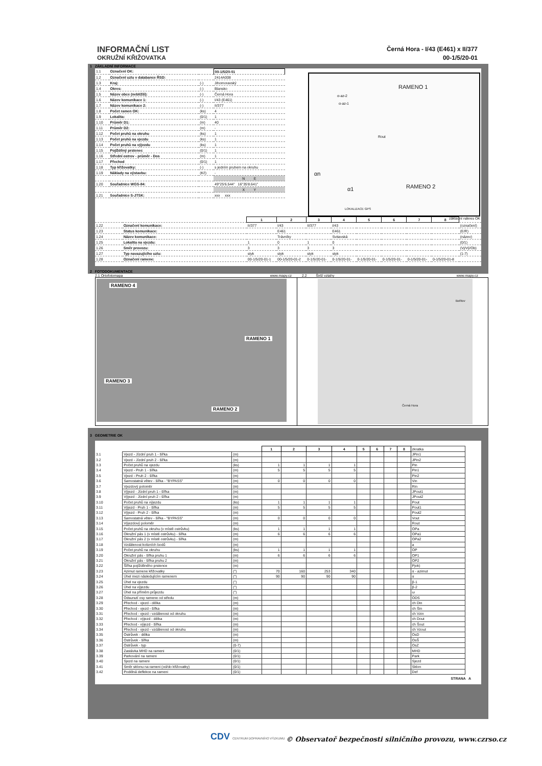INFORMAČNÍ LIST
OKRUŽNÍ KŘIŽOVATKA
Černá Hora - I/43 (E461) x II/377
00-1/5/20-01
1 ZÁKLADNÍ INFORMACE
| 1.1 | Označení OK: | | 00-1/5/20-01 |
| 1.2 | Označení uzlu v databance ŘSD: | | 2414A008 |
| 1.3 | Kraj: | (-) | Jihomoravský |
| 1.4 | Okres: | (-) | Blansko |
| 1.5 | Název obce (nebližší): | (-) | Černá Hora |
| 1.6 | Název komunikace 1: | (-) | I/43 (E461) |
| 1.7 | Název komunikace 2: | (-) | II/377 |
| 1.8 | Počet ramen OK: | (ks) | 4 |
| 1.9 | Lokalita: | (0/1) | 1 |
| 1.10 | Průměr D1: | (m) | 40 |
| 1.11 | Průměr D2: | (m) | - |
| 1.12 | Počet pruhů na okruhu | (ks) | 1 |
| 1.13 | Počet pruhů na vjezdu | (ks) | 1 |
| 1.14 | Počet pruhů na výjezdu | (ks) | 1 |
| 1.15 | Pojížděný prstenec | (0/1) | 1 |
| 1.16 | Střední ostrov - průměr - Dos | (m) | 1 |
| 1.17 | Přechod | (0/1) | 1 |
| 1.18 | Typ křižovatky: | (-) | s jedním pruhem na okruhu |
| 1.19 | Náklady na výstavbu: | (Kč) | - |
| | | | N E |
| 1.20 | Souřadnice WGS-84: | | 49°25'6.544" 16°35'8.641" |
| | | | X Y |
| 1.21 | Souřadnice S-JTSK: | | xxx xxx |
RAMENO 1
α-az-2
α-az-1
Rout
αn
α1 RAMENO 2
LOKALIZACE GPS
základní nákres OK
| | | 1 | 2 | 3 | 4 | 5 | 6 | 7 | 8 | |
| 1.22 | Označení komunikace: | II/377 | I/43 | II/377 | I/43 | | | | | (označení) |
| 1.23 | Status komunikace: | | E461 | | E461 | | | | | (E/R) |
| 1.24 | Název komunikace: | | Trávníky | | Svitavská | | | | | (název) |
| 1.25 | Lokalita na vjezdu: | 1 | 0 | 1 | 0 | | | | | (0/1) |
| 1.26 | Směr provozu: | 3 | 3 | 3 | 3 | | | | | (Vj/Vý/Ob) |
| 1.27 | Typ navazujícího uzlu: | styk | styk | styk | styk | | | | | (1-7) |
| 1.28 | Označení ramene: | 00-1/5/20-01-1 | 00-1/5/20-01-2 | 0-1/5/20-01- | 0-1/5/20-01- | 0-1/5/20-01- | 0-1/5/20-01- | 0-1/5/20-01- | 0-1/5/20-01-8 | |
2 FOTODOKUMENTACE
2.1 Ortofotomapa www.mapy.cz 2.2 Širší vztahy www.mapy.cz
RAMENO 4
RAMENO 1
RAMENO 3
RAMENO 2
Bořitov
Černá Hora
3 GEOMETRIE OK
| | | | 1 | 2 | 3 | 4 | 5 | 6 | 7 | 8 | zkratka |
| 3.1 | Vjezd - Jízdní pruh 1 - šířka | (m) | | | | | | | | | JPin1 |
| 3.2 | Vjezd - Jízdní pruh 2 - šířka | (m) | | | | | | | | | JPin2 |
| 3.3 | Počet pruhů na vjezdu | (ks) | 1 | 1 | 1 | 1 | | | | | Pin |
| 3.4 | Vjezd - Pruh 1 - šířka | (m) | 5 | 5 | 5 | 5 | | | | | Pin1 |
| 3.5 | Vjezd - Pruh 2 - šířka | (m) | | | | | | | | | Pin2 |
| 3.6 | Samostatná větev - šířka - "BYPASS" | (m) | 0 | 0 | 0 | 0 | | | | | Vin |
| 3.7 | Vjezdový poloměr | (m) | | | | | | | | | Rin |
| 3.8 | Výjezd - Jízdní pruh 1 - šířka | (m) | | | | | | | | | JPout1 |
| 3.9 | Výjezd - Jízdní pruh 2 - šířka | (m) | | | | | | | | | JPout2 |
| 3.10 | Počet pruhů na výjezdu | (ks) | 1 | 1 | 1 | 1 | | | | | Pout |
| 3.11 | Výjezd - Pruh 1 - šířka | (m) | 5 | 5 | 5 | 5 | | | | | Pout1 |
| 3.12 | Výjezd - Pruh 2 - šířka | (m) | | | | | | | | | Pout2 |
| 3.13 | Samostatná větev - šířka - "BYPASS" | (m) | 0 | 0 | 0 | 0 | | | | | Vout |
| 3.14 | Výjezdový poloměr | (m) | | | | | | | | | Rout |
| 3.15 | Počet pruhů na okruhu (v místě ostrůvku) | (ks) | 1 | 1 | 1 | 1 | | | | | OPa |
| 3.16 | Okružní pás 1 (v místě ostrůvku) - šířka | (m) | 6 | 6 | 6 | 6 | | | | | OPa1 |
| 3.17 | Okružní pás 2 (v místě ostrůvku) - šířka | (m) | | | | | | | | | OPa2 |
| 3.18 | Vzdálenost kolizních bodů | (m) | | | | | | | | | a |
| 3.19 | Počet pruhů na okruhu | (ks) | 1 | 1 | 1 | 1 | | | | | OP |
| 3.20 | Okružní pás - šířka pruhu 1 | (m) | 6 | 6 | 6 | 6 | | | | | OP1 |
| 3.21 | Okružní pás - šířka pruhu 2 | (m) | | | | | | | | | OP2 |
| 3.22 | Šířka pojížděného prstence | (m) | | | | | | | | | Pjok) |
| 3.23 | Azimut ramene křižovatky | (°) | 70 | 160 | 253 | 340 | | | | | α - azimut |
| 3.24 | Úhel mezi následujícím ramenem | (°) | 90 | 90 | 90 | 90 | | | | | α |
| 3.25 | Úhel na vjezdu | (°) | | | | | | | | | β-1 |
| 3.26 | Úhel na výjezdu | (°) | | | | | | | | | β-2 |
| 3.27 | Úhel na přímém průjezdu | (°) | | | | | | | | | ω |
| 3.28 | Odsunutí osy ramene od středu | (m) | | | | | | | | | ODS |
| 3.29 | Přechod - vjezd - délka | (m) | | | | | | | | | ch Din |
| 3.30 | Přechod - vjezd - šířka | (m) | | | | | | | | | ch Šin |
| 3.31 | Přechod - vjezd - vzdálenost od okruhu | (m) | | | | | | | | | ch Vzin |
| 3.32 | Přechod - výjezd - délka | (m) | | | | | | | | | ch Dout |
| 3.33 | Přechod - výjezd - šířka | (m) | | | | | | | | | ch Šout |
| 3.34 | Přechod - vjezd - vzdálenost od okruhu | (m) | | | | | | | | | ch Vzout |
| 3.35 | Ostrůvek - délka | (m) | | | | | | | | | OsD |
| 3.36 | Ostrůvek - šířka | (m) | | | | | | | | | OsŠ |
| 3.37 | Ostrůvek - typ | (0-7) | | | | | | | | | OsZ |
| 3.38 | Zastávka MHD na rameni | (0/1) | | | | | | | | | MHD |
| 3.39 | Parkování na rameni | (0/1) | | | | | | | | | Park |
| 3.40 | Sjezd na rameni | (0/1) | | | | | | | | | Sjezd |
| 3.41 | Směr sklonu na rameni (od/do křižovatky) | (0/1) | | | | | | | | | Sklon |
| 3.42 | Podélná deflekce na rameni | (0/1) | | | | | | | | | Def |
STRANA A
CDV CENTRUM DOPRAVNÍHO VÝZKUMU
© Observatoř bezpečnosti silničního provozu, www.czrso.cz